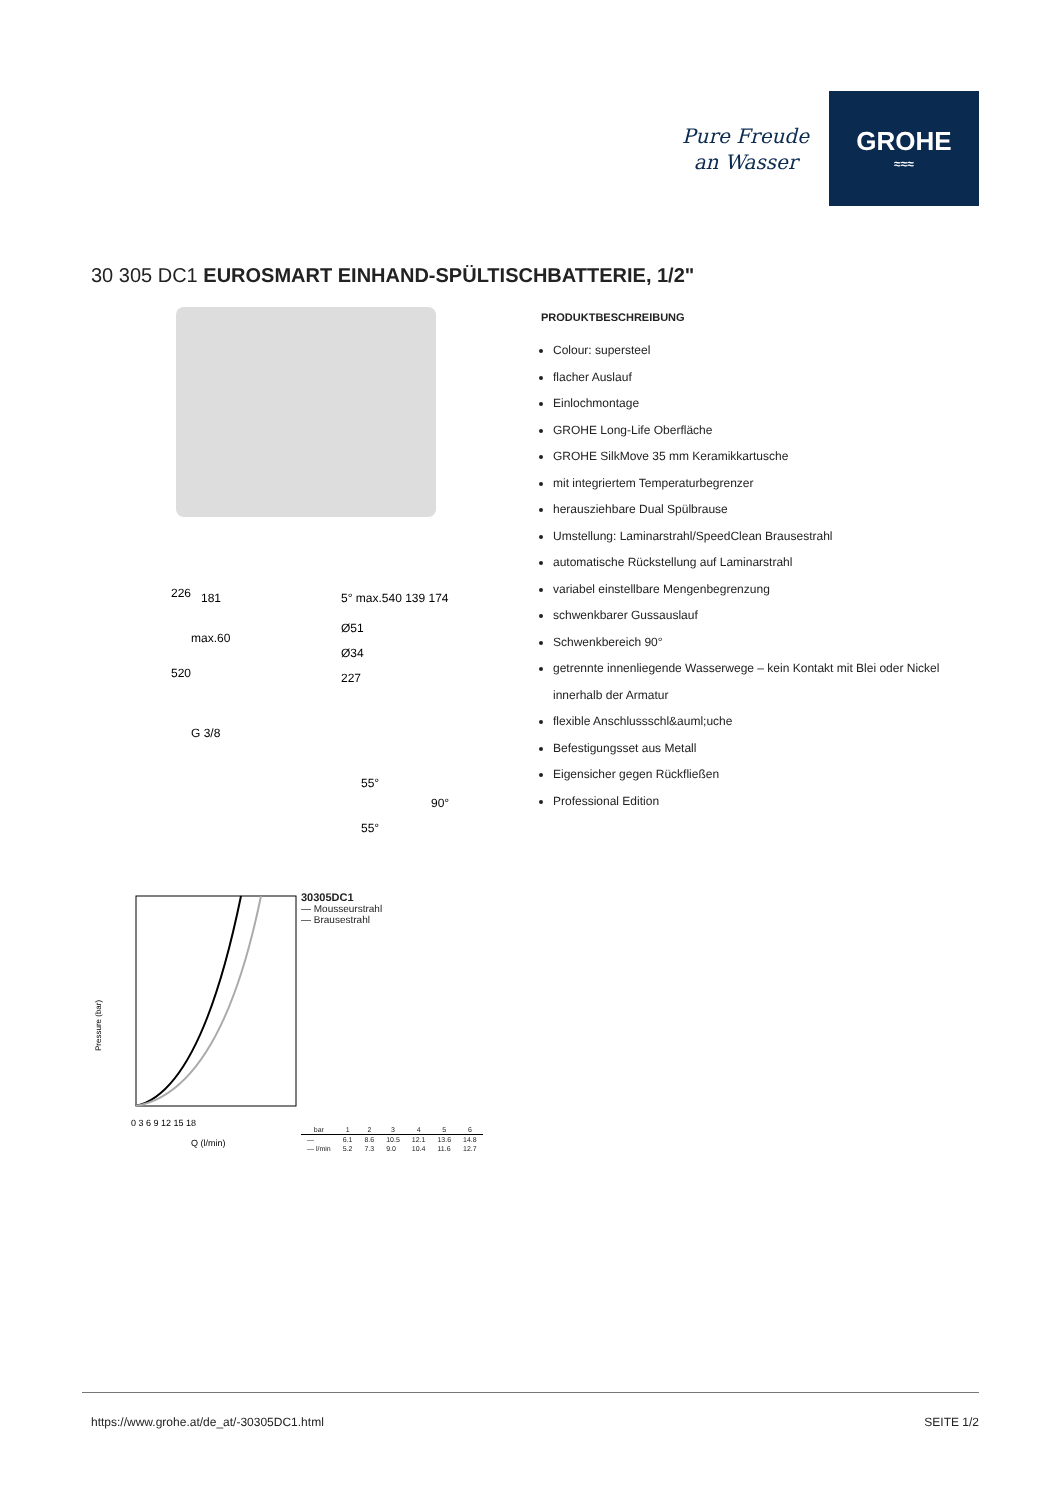Pure Freude
an Wasser
GROHE
≈≈≈
30 305 DC1 EUROSMART EINHAND-SPÜLTISCHBATTERIE, 1/2"
226
181
5° max.540 139 174
Ø51
max.60
Ø34
520
227
G 3/8
55°
90°
55°
Pressure (bar)
0 3 6 9 12 15 18
Q (l/min)
30305DC1
— Mousseurstrahl
— Brausestrahl
| bar | 1 | 2 | 3 | 4 | 5 | 6 |
| --- | --- | --- | --- | --- | --- | --- |
| — | 6.1 | 8.6 | 10.5 | 12.1 | 13.6 | 14.8 |
| — l/min | 5.2 | 7.3 | 9.0 | 10.4 | 11.6 | 12.7 |
PRODUKTBESCHREIBUNG
Colour: supersteel
flacher Auslauf
Einlochmontage
GROHE Long-Life Oberfläche
GROHE SilkMove 35 mm Keramikkartusche
mit integriertem Temperaturbegrenzer
herausziehbare Dual Spülbrause
Umstellung: Laminarstrahl/SpeedClean Brausestrahl
automatische Rückstellung auf Laminarstrahl
variabel einstellbare Mengenbegrenzung
schwenkbarer Gussauslauf
Schwenkbereich 90°
getrennte innenliegende Wasserwege – kein Kontakt mit Blei oder Nickel innerhalb der Armatur
flexible Anschlussschl&auml;uche
Befestigungsset aus Metall
Eigensicher gegen Rückfließen
Professional Edition
https://www.grohe.at/de_at/-30305DC1.html SEITE 1/2